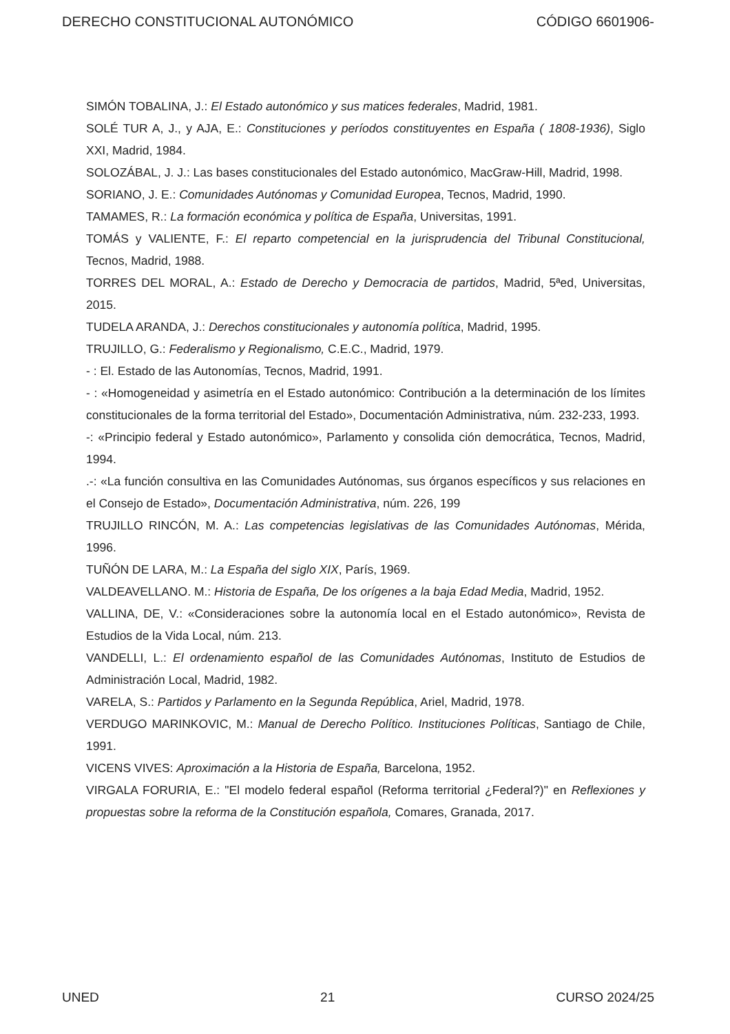DERECHO CONSTITUCIONAL AUTONÓMICO CÓDIGO 6601906-
SIMÓN TOBALINA, J.: El Estado autonómico y sus matices federales, Madrid, 1981.
SOLÉ TUR A, J., y AJA, E.: Constituciones y períodos constituyentes en España ( 1808-1936), Siglo XXI, Madrid, 1984.
SOLOZÁBAL, J. J.: Las bases constitucionales del Estado autonómico, MacGraw-Hill, Madrid, 1998.
SORIANO, J. E.: Comunidades Autónomas y Comunidad Europea, Tecnos, Madrid, 1990.
TAMAMES, R.: La formación económica y política de España, Universitas, 1991.
TOMÁS y VALIENTE, F.: El reparto competencial en la jurisprudencia del Tribunal Constitucional, Tecnos, Madrid, 1988.
TORRES DEL MORAL, A.: Estado de Derecho y Democracia de partidos, Madrid, 5ªed, Universitas, 2015.
TUDELA ARANDA, J.: Derechos constitucionales y autonomía política, Madrid, 1995.
TRUJILLO, G.: Federalismo y Regionalismo, C.E.C., Madrid, 1979.
- : El. Estado de las Autonomías, Tecnos, Madrid, 1991.
- : «Homogeneidad y asimetría en el Estado autonómico: Contribución a la determinación de los límites constitucionales de la forma territorial del Estado», Documentación Administrativa, núm. 232-233, 1993.
-: «Principio federal y Estado autonómico», Parlamento y consolida ción democrática, Tecnos, Madrid, 1994.
.-: «La función consultiva en las Comunidades Autónomas, sus órganos específicos y sus relaciones en el Consejo de Estado», Documentación Administrativa, núm. 226, 199
TRUJILLO RINCÓN, M. A.: Las competencias legislativas de las Comunidades Autónomas, Mérida, 1996.
TUÑÓN DE LARA, M.: La España del siglo XIX, París, 1969.
VALDEAVELLANO. M.: Historia de España, De los orígenes a la baja Edad Media, Madrid, 1952.
VALLINA, DE, V.: «Consideraciones sobre la autonomía local en el Estado autonómico», Revista de Estudios de la Vida Local, núm. 213.
VANDELLI, L.: El ordenamiento español de las Comunidades Autónomas, Instituto de Estudios de Administración Local, Madrid, 1982.
VARELA, S.: Partidos y Parlamento en la Segunda República, Ariel, Madrid, 1978.
VERDUGO MARINKOVIC, M.: Manual de Derecho Político. Instituciones Políticas, Santiago de Chile, 1991.
VICENS VIVES: Aproximación a la Historia de España, Barcelona, 1952.
VIRGALA FORURIA, E.: "El modelo federal español (Reforma territorial ¿Federal?)" en Reflexiones y propuestas sobre la reforma de la Constitución española, Comares, Granada, 2017.
UNED 21 CURSO 2024/25